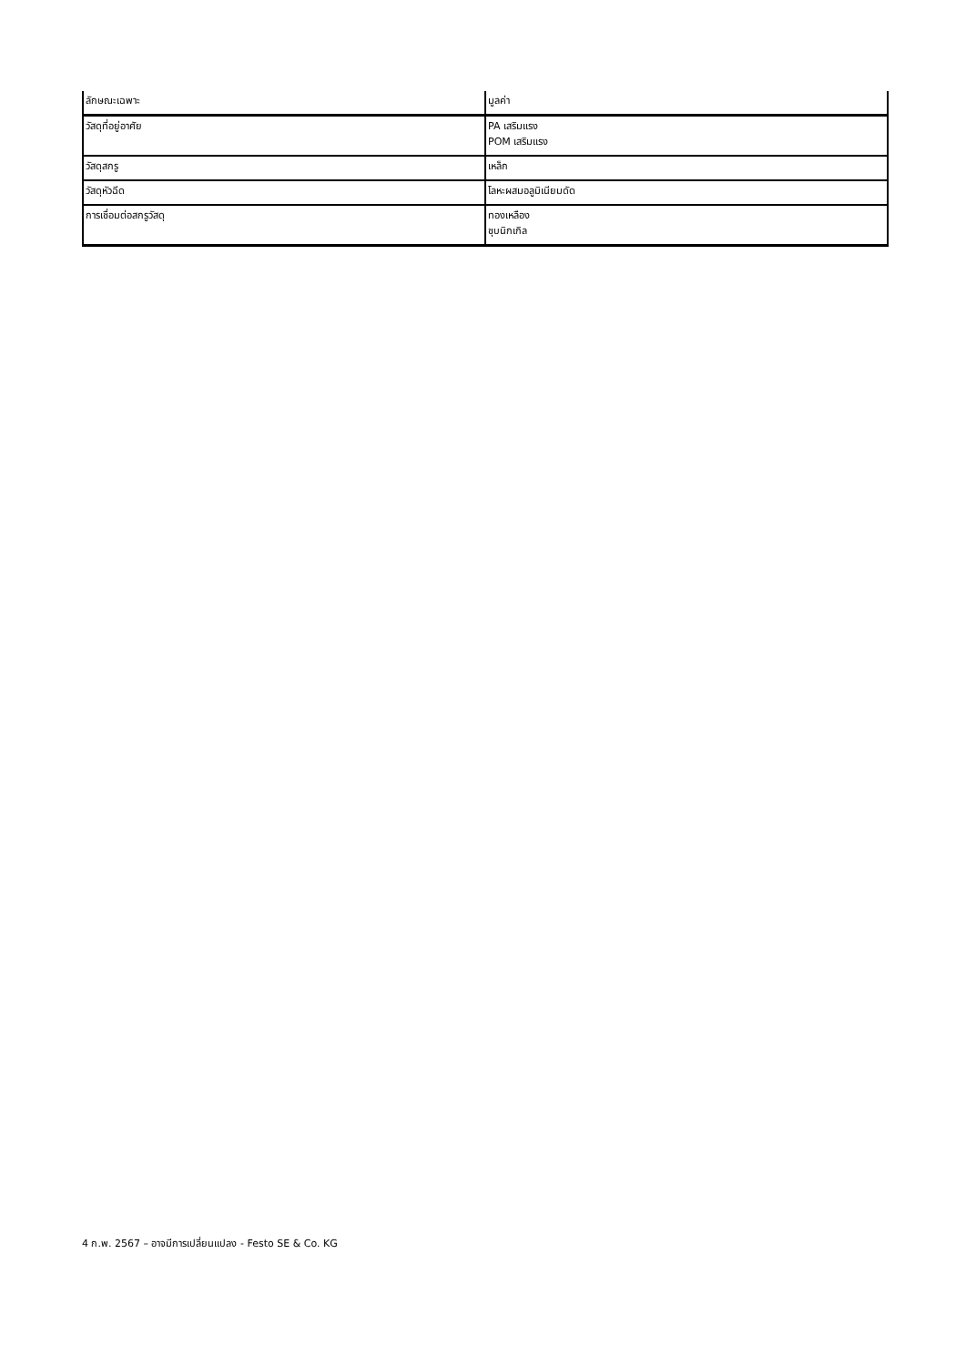| ลักษณะเฉพาะ | มูลค่า |
| --- | --- |
| วัสดุที่อยู่อาศัย | PA เสริมแรง POM เสริมแรง |
| วัสดุสกรู | เหล็ก |
| วัสดุหัวฉีด | โลหะผสมอลูมิเนียมดัด |
| การเชื่อมต่อสกรูวัสดุ | ทองเหลือง ชุบนิกเกิล |
4 ก.พ. 2567 – อาจมีการเปลี่ยนแปลง - Festo SE & Co. KG